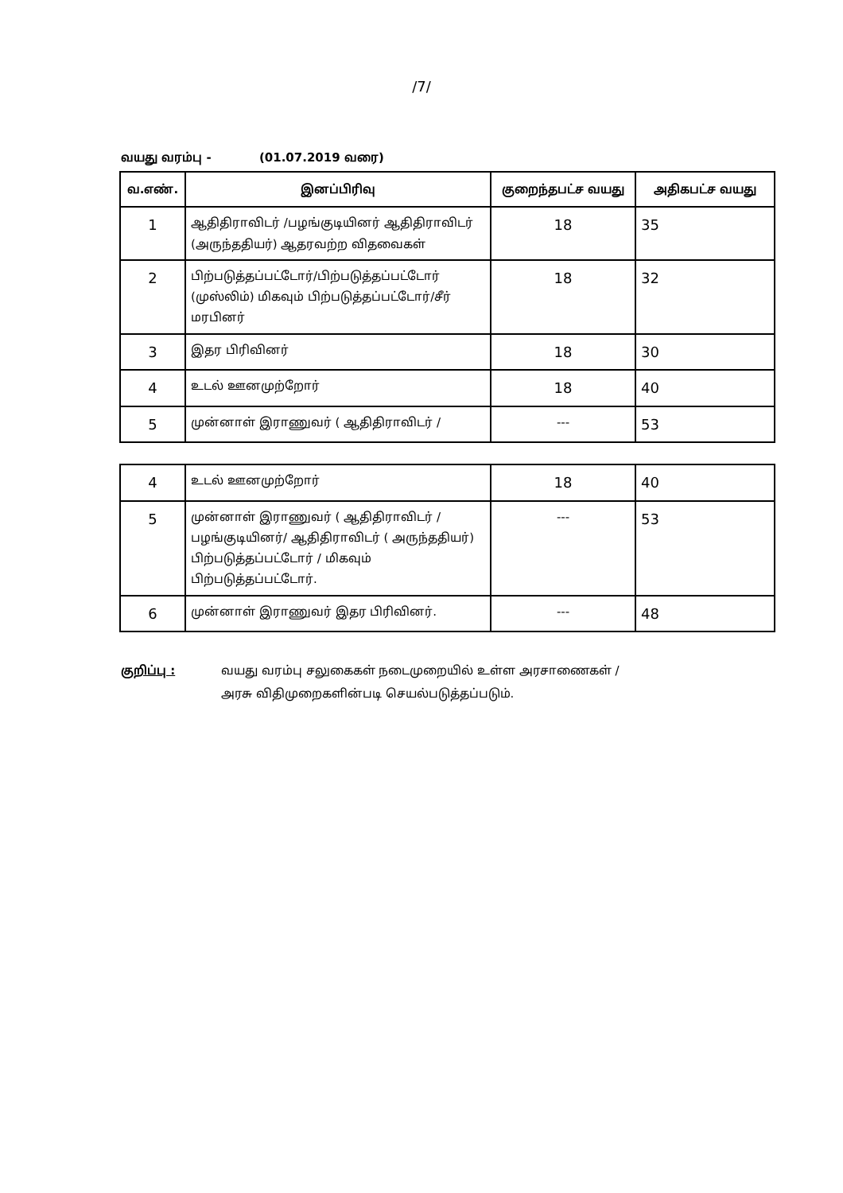/7/
வயது வரம்பு - (01.07.2019 வரை)
| வ.எண். | இனப்பிரிவு | குறைந்தபட்ச வயது | அதிகபட்ச வயது |
| --- | --- | --- | --- |
| 1 | ஆதிதிராவிடர் /பழங்குடியினர் ஆதிதிராவிடர் (அருந்ததியர்) ஆதரவற்ற விதவைகள் | 18 | 35 |
| 2 | பிற்படுத்தப்பட்டோர்/பிற்படுத்தப்பட்டோர் (முஸ்லிம்) மிகவும் பிற்படுத்தப்பட்டோர்/சீர் மரபினர் | 18 | 32 |
| 3 | இதர பிரிவினர் | 18 | 30 |
| 4 | உடல் ஊனமுற்றோர் | 18 | 40 |
| 5 | முன்னாள் இராணுவர் ( ஆதிதிராவிடர் / | --- | 53 |
| 4 | உடல் ஊனமுற்றோர் | 18 | 40 |
| 5 | முன்னாள் இராணுவர் ( ஆதிதிராவிடர் / பழங்குடியினர்/ ஆதிதிராவிடர் ( அருந்ததியர்) பிற்படுத்தப்பட்டோர் / மிகவும் பிற்படுத்தப்பட்டோர். | --- | 53 |
| 6 | முன்னாள் இராணுவர் இதர பிரிவினர். | --- | 48 |
குறிப்பு : வயது வரம்பு சலுகைகள் நடைமுறையில் உள்ள அரசாணைகள் /
அரசு விதிமுறைகளின்படி செயல்படுத்தப்படும்.